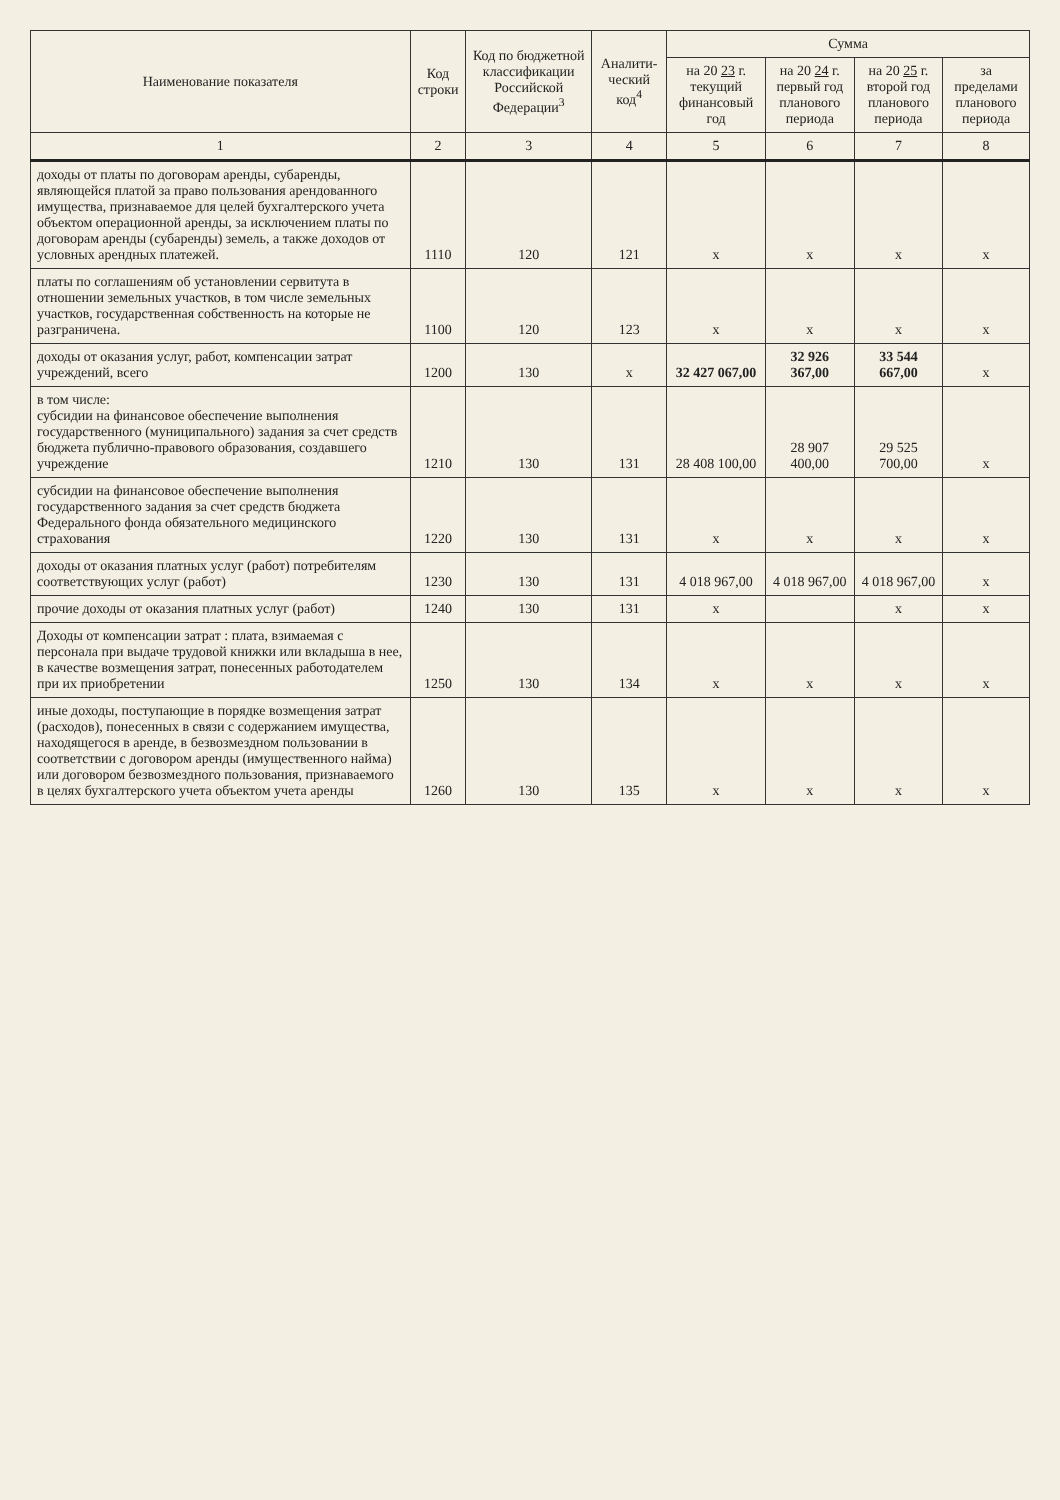| Наименование показателя | Код строки | Код по бюджетной классификации Российской Федерации<sup>3</sup> | Аналити-ческий код<sup>4</sup> | Сумма | | | |
| --- | --- | --- | --- | --- | --- | --- | --- |
| | | | | на 20 23 г. текущий финансовый год | на 20 24 г. первый год планового периода | на 20 25 г. второй год планового периода | за пределами планового периода |
| 1 | 2 | 3 | 4 | 5 | 6 | 7 | 8 |
| доходы от платы по договорам аренды, субаренды, являющейся платой за право пользования арендованного имущества, признаваемое для целей бухгалтерского учета объектом операционной аренды, за исключением платы по договорам аренды (субаренды) земель, а также доходов от условных арендных платежей. | 1110 | 120 | 121 | x | x | x | x |
| платы по соглашениям об установлении сервитута в отношении земельных участков, в том числе земельных участков, государственная собственность на которые не разграничена. | 1100 | 120 | 123 | x | x | x | x |
| доходы от оказания услуг, работ, компенсации затрат учреждений, всего | 1200 | 130 | x | 32 427 067,00 | 32 926 367,00 | 33 544 667,00 | x |
| в том числе: субсидии на финансовое обеспечение выполнения государственного (муниципального) задания за счет средств бюджета публично-правового образования, создавшего учреждение | 1210 | 130 | 131 | 28 408 100,00 | 28 907 400,00 | 29 525 700,00 | x |
| субсидии на финансовое обеспечение выполнения государственного задания за счет средств бюджета Федерального фонда обязательного медицинского страхования | 1220 | 130 | 131 | x | x | x | x |
| доходы от оказания платных услуг (работ) потребителям соответствующих услуг (работ) | 1230 | 130 | 131 | 4 018 967,00 | 4 018 967,00 | 4 018 967,00 | x |
| прочие доходы от оказания платных услуг (работ) | 1240 | 130 | 131 | x | | x | x |
| Доходы от компенсации затрат : плата, взимаемая с персонала при выдаче трудовой книжки или вкладыша в нее, в качестве возмещения затрат, понесенных работодателем при их приобретении | 1250 | 130 | 134 | x | x | x | x |
| иные доходы, поступающие в порядке возмещения затрат (расходов), понесенных в связи с содержанием имущества, находящегося в аренде, в безвозмездном пользовании в соответствии с договором аренды (имущественного найма) или договором безвозмездного пользования, признаваемого в целях бухгалтерского учета объектом учета аренды | 1260 | 130 | 135 | x | x | x | x |